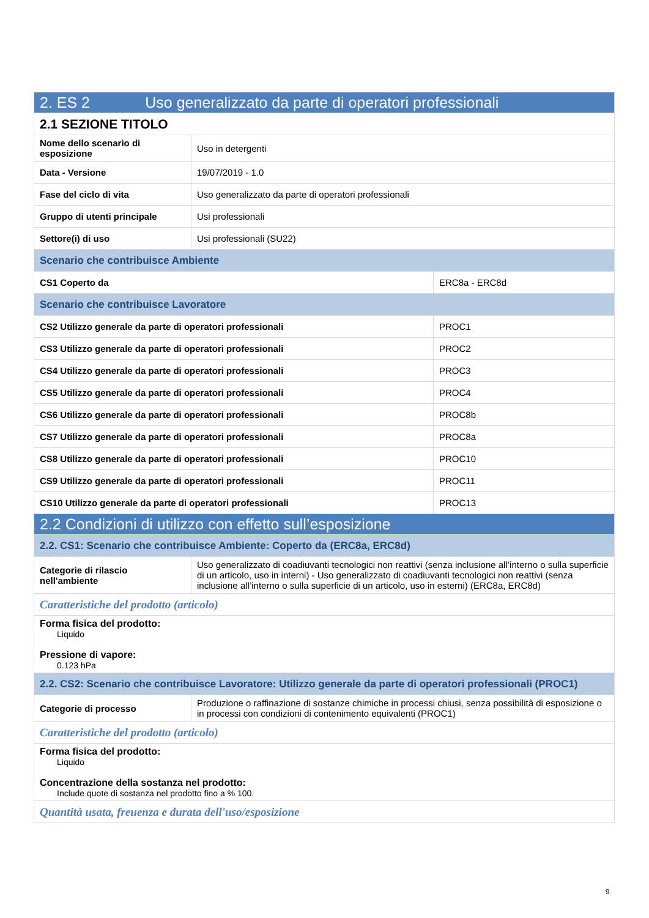| 2. ES 2 Uso generalizzato da parte di operatori professionali | | |
| 2.1 SEZIONE TITOLO | | |
| Nome dello scenario di esposizione | Uso in detergenti | |
| Data - Versione | 19/07/2019 - 1.0 | |
| Fase del ciclo di vita | Uso generalizzato da parte di operatori professionali | |
| Gruppo di utenti principale | Usi professionali | |
| Settore(i) di uso | Usi professionali (SU22) | |
| Scenario che contribuisce Ambiente | | |
| CS1 Coperto da | | ERC8a - ERC8d |
| Scenario che contribuisce Lavoratore | | |
| CS2 Utilizzo generale da parte di operatori professionali | | PROC1 |
| CS3 Utilizzo generale da parte di operatori professionali | | PROC2 |
| CS4 Utilizzo generale da parte di operatori professionali | | PROC3 |
| CS5 Utilizzo generale da parte di operatori professionali | | PROC4 |
| CS6 Utilizzo generale da parte di operatori professionali | | PROC8b |
| CS7 Utilizzo generale da parte di operatori professionali | | PROC8a |
| CS8 Utilizzo generale da parte di operatori professionali | | PROC10 |
| CS9 Utilizzo generale da parte di operatori professionali | | PROC11 |
| CS10 Utilizzo generale da parte di operatori professionali | | PROC13 |
| 2.2 Condizioni di utilizzo con effetto sull’esposizione | | |
| 2.2. CS1: Scenario che contribuisce Ambiente: Coperto da (ERC8a, ERC8d) | | |
| Categorie di rilascio nell'ambiente | Uso generalizzato di coadiuvanti tecnologici non reattivi (senza inclusione all’interno o sulla superficie di un articolo, uso in interni) - Uso generalizzato di coadiuvanti tecnologici non reattivi (senza inclusione all’interno o sulla superficie di un articolo, uso in esterni) (ERC8a, ERC8d) | |
| Caratteristiche del prodotto (articolo) | | |
| Forma fisica del prodotto: Liquido Pressione di vapore: 0.123 hPa | | |
| 2.2. CS2: Scenario che contribuisce Lavoratore: Utilizzo generale da parte di operatori professionali (PROC1) | | |
| Categorie di processo | Produzione o raffinazione di sostanze chimiche in processi chiusi, senza possibilità di esposizione o in processi con condizioni di contenimento equivalenti (PROC1) | |
| Caratteristiche del prodotto (articolo) | | |
| Forma fisica del prodotto: Liquido Concentrazione della sostanza nel prodotto: Include quote di sostanza nel prodotto fino a % 100. | | |
| Quantità usata, freuenza e durata dell'uso/esposizione | | |
9